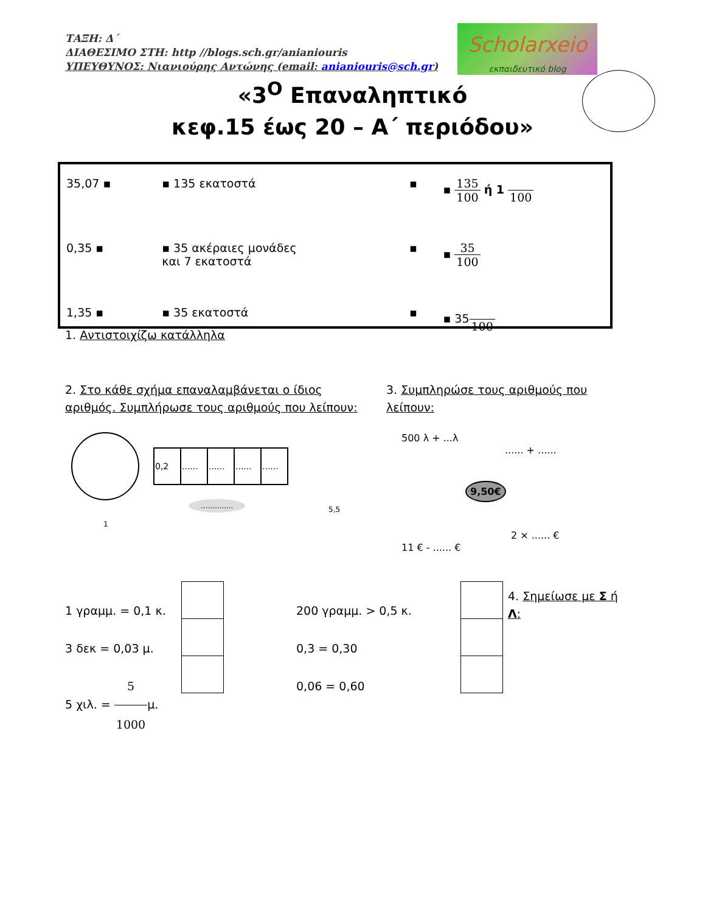ΤΑΞΗ: Δ΄
ΔΙΑΘΕΣΙΜΟ ΣΤΗ: http //blogs.sch.gr/aniani​ouris
ΥΠΕΥΘΥΝΟΣ: Νιανιούρης Αντώνης (email: aniani​ouris@sch.gr)
Scholarxeio
εκπαιδευτικό blog
«3<sup>Ο</sup> Επαναληπτικό
κεφ.15 έως 20 – Α΄ περιόδου»
| 35,07 ▪ | ▪ 135 εκατοστά | ▪ | ▪ 135 100 ή 1 100 |
| 0,35 ▪ | ▪ 35 ακέραιες μονάδες και 7 εκατοστά | ▪ | ▪ 35 100 |
| 1,35 ▪ | ▪ 35 εκατοστά | ▪ | ▪ 35 100 |
1. Αντιστοιχίζω κατάλληλα
2. Στο κάθε σχήμα επαναλαμβάνεται ο ίδιος αριθμός. Συμπλήρωσε τους αριθμούς που λείπουν:
3. Συμπληρώσε τους αριθμούς που λείπουν:
1
| 0,2 | ...... | ...... | ...... | ...... |
..............
5,5
9,50€
500 λ + ...λ
...... + ......
11 € - ...... €
2 × ...... €
1 γραμμ. = 0,1 κ.
3 δεκ = 0,03 μ.
5 χιλ. = 5 1000μ.
200 γραμμ. > 0,5 κ.
0,3 = 0,30
0,06 = 0,60
4. Σημείωσε με Σ ή Λ: